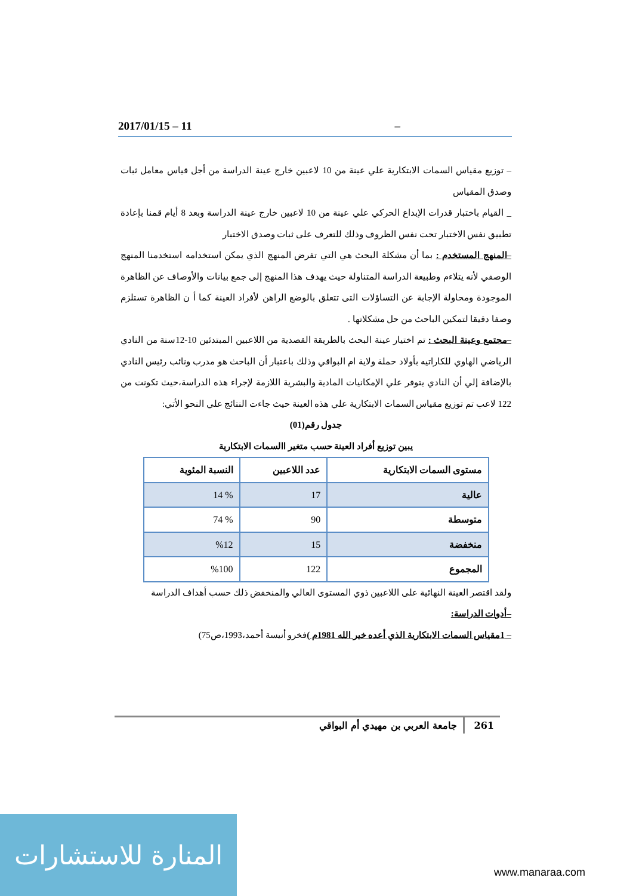2017/01/15 – 11 –
– توزيع مقياس السمات الابتكارية علي عينة من 10 لاعبين خارج عينة الدراسة من أجل قياس معامل ثبات وصدق المقياس
_ القيام باختبار قدرات الإبداع الحركي علي عينة من 10 لاعبين خارج عينة الدراسة وبعد 8 أيام قمنا بإعادة تطبيق نفس الاختبار تحت نفس الظروف وذلك للتعرف على ثبات وصدق الاختبار
–المنهج المستخدم : بما أن مشكلة البحث هي التي تفرض المنهج الذي يمكن استخدامه استخدمنا المنهج الوصفي لأنه يتلاءم وطبيعة الدراسة المتناولة حيث يهدف هذا المنهج إلى جمع بيانات والأوصاف عن الظاهرة الموجودة ومحاولة الإجابة عن التساؤلات التى تتعلق بالوضع الراهن لأفراد العينة كما أ ن الظاهرة تستلزم وصفا دقيقا لتمكين الباحث من حل مشكلاتها .
–مجتمع وعينة البحث : تم اختيار عينة البحث بالطريقة القصدية من اللاعبين المبتدئين 10-12سنة من النادي الرياضي الهاوي للكاراتيه بأولاد حملة ولاية ام البواقي وذلك باعتبار أن الباحث هو مدرب ونائب رئيس النادي بالإضافة إلي أن النادي يتوفر علي الإمكانيات المادية والبشرية اللازمة لإجراء هذه الدراسة،حيث تكونت من 122 لاعب تم توزيع مقياس السمات الابتكارية علي هذه العينة حيث جاءت النتائج علي النحو الأتي:
جدول رقم(01)
يبين توزيع أفراد العينة حسب متغير االسمات الابتكارية
| مستوى السمات الابتكارية | عدد اللاعبين | النسبة المئوية |
| --- | --- | --- |
| عالية | 17 | % 14 |
| متوسطة | 90 | % 74 |
| منخفضة | 15 | %12 |
| المجموع | 122 | %100 |
ولقد اقتصر العينة النهائية على اللاعبين ذوي المستوى العالي والمنخفض ذلك حسب أهداف الدراسة
–أدوات الدراسة:
– 1مقياس السمات الابتكارية الذي أعده خير الله 1981م ) فخرو أنيسة أحمد،1993،ص75)
261 جامعة العربي بن مهيدي أم البواقي
المنارة للاستشارات
www.manaraa.com